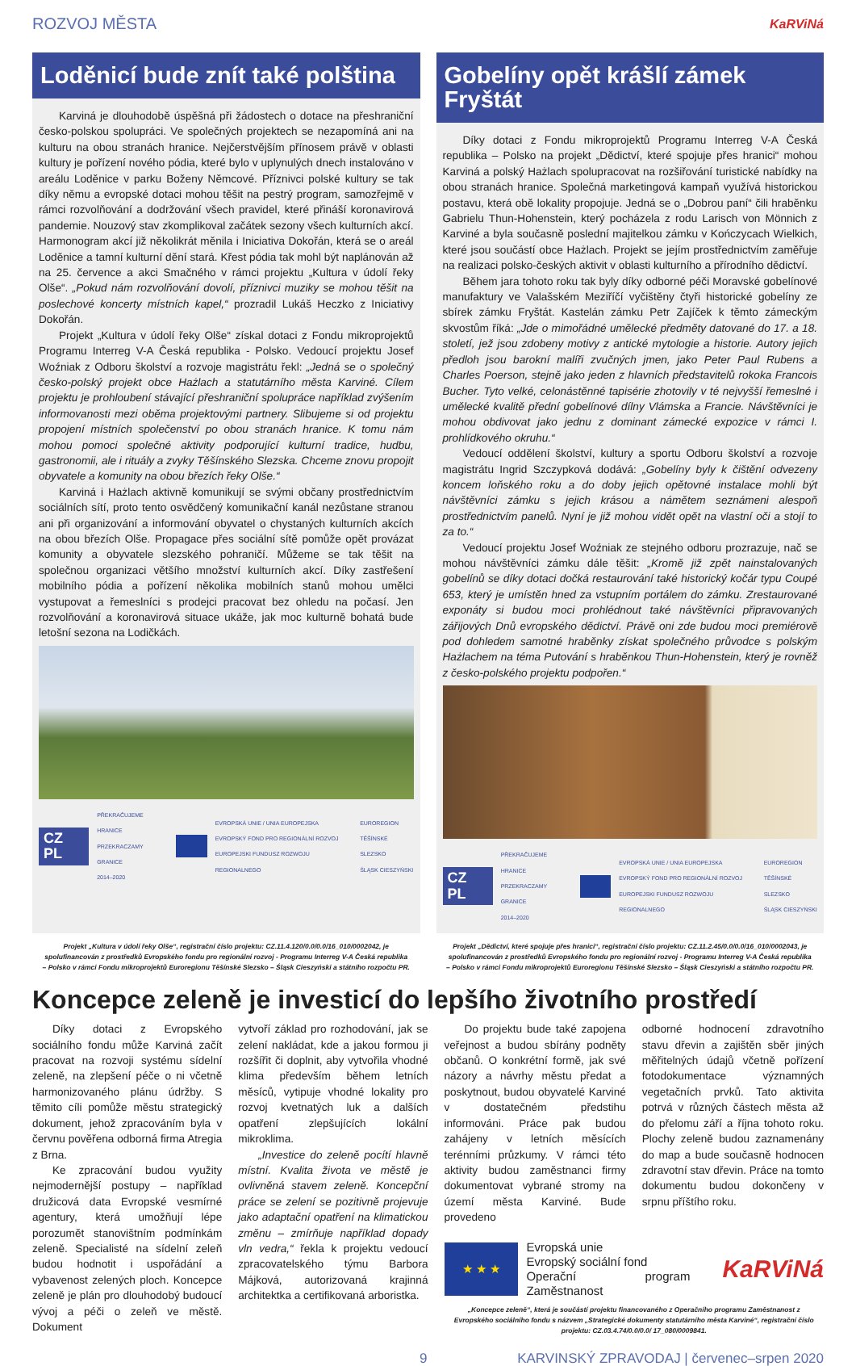ROZVOJ MĚSTA KaRViNá
Loděnicí bude znít také polština
Karviná je dlouhodobě úspěšná při žádostech o dotace na přeshraniční česko-polskou spolupráci. Ve společných projektech se nezapomíná ani na kulturu na obou stranách hranice. Nejčerstvějším přínosem právě v oblasti kultury je pořízení nového pódia, které bylo v uplynulých dnech instalováno v areálu Loděnice v parku Boženy Němcové. Příznivci polské kultury se tak díky němu a evropské dotaci mohou těšit na pestrý program, samozřejmě v rámci rozvolňování a dodržování všech pravidel, které přináší koronavirová pandemie. Nouzový stav zkomplikoval začátek sezony všech kulturních akcí. Harmonogram akcí již několikrát měnila i Iniciativa Dokořán, která se o areál Loděnice a tamní kulturní dění stará. Křest pódia tak mohl být naplánován až na 25. července a akci Smačného v rámci projektu „Kultura v údolí řeky Olše“. „Pokud nám rozvolňování dovolí, příznivci muziky se mohou těšit na poslechové koncerty místních kapel,“ prozradil Lukáš Heczko z Iniciativy Dokořán.
Projekt „Kultura v údolí řeky Olše“ získal dotaci z Fondu mikroprojektů Programu Interreg V-A Česká republika - Polsko. Vedoucí projektu Josef Woźniak z Odboru školství a rozvoje magistrátu řekl: „Jedná se o společný česko-polský projekt obce Hażlach a statutárního města Karviné. Cílem projektu je prohloubení stávající přeshraniční spolupráce například zvýšením informovanosti mezi oběma projektovými partnery. Slibujeme si od projektu propojení místních společenství po obou stranách hranice. K tomu nám mohou pomoci společné aktivity podporující kulturní tradice, hudbu, gastronomii, ale i rituály a zvyky Těšínského Slezska. Chceme znovu propojit obyvatele a komunity na obou březích řeky Olše.“
Karviná i Hażlach aktivně komunikují se svými občany prostřednictvím sociálních sítí, proto tento osvědčený komunikační kanál nezůstane stranou ani při organizování a informování obyvatel o chystaných kulturních akcích na obou březích Olše. Propagace přes sociální sítě pomůže opět provázat komunity a obyvatele slezského pohraničí. Můžeme se tak těšit na společnou organizaci většího množství kulturních akcí. Díky zastřešení mobilního pódia a pořízení několika mobilních stanů mohou umělci vystupovat a řemeslníci s prodejci pracovat bez ohledu na počasí. Jen rozvolňování a koronavirová situace ukáže, jak moc kulturně bohatá bude letošní sezona na Lodičkách.
CZ PL PŘEKRAČUJEME HRANICE
PRZEKRACZAMY GRANICE
2014–2020 EVROPSKÁ UNIE / UNIA EUROPEJSKA
EVROPSKÝ FOND PRO REGIONÁLNÍ ROZVOJ
EUROPEJSKI FUNDUSZ ROZWOJU REGIONALNEGO EUROREGION
TĚŠÍNSKÉ SLEZSKO
ŚLĄSK CIESZYŃSKI
Gobelíny opět krášlí zámek Fryštát
Díky dotaci z Fondu mikroprojektů Programu Interreg V-A Česká republika – Polsko na projekt „Dědictví, které spojuje přes hranici“ mohou Karviná a polský Hażlach spolupracovat na rozšiřování turistické nabídky na obou stranách hranice. Společná marketingová kampaň využívá historickou postavu, která obě lokality propojuje. Jedná se o „Dobrou paní“ čili hraběnku Gabrielu Thun-Hohenstein, který pocházela z rodu Larisch von Mönnich z Karviné a byla současně poslední majitelkou zámku v Kończycach Wielkich, které jsou součástí obce Hażlach. Projekt se jejím prostřednictvím zaměřuje na realizaci polsko-českých aktivit v oblasti kulturního a přírodního dědictví.
Během jara tohoto roku tak byly díky odborné péči Moravské gobelínové manufaktury ve Valašském Meziříčí vyčištěny čtyři historické gobelíny ze sbírek zámku Fryštát. Kastelán zámku Petr Zajíček k těmto zámeckým skvostům říká: „Jde o mimořádné umělecké předměty datované do 17. a 18. století, jež jsou zdobeny motivy z antické mytologie a historie. Autory jejich předloh jsou barokní malíři zvučných jmen, jako Peter Paul Rubens a Charles Poerson, stejně jako jeden z hlavních představitelů rokoka Francois Bucher. Tyto velké, celonástěnné tapisérie zhotovily v té nejvyšší řemeslné i umělecké kvalitě přední gobelínové dílny Vlámska a Francie. Návštěvníci je mohou obdivovat jako jednu z dominant zámecké expozice v rámci I. prohlídkového okruhu.“
Vedoucí oddělení školství, kultury a sportu Odboru školství a rozvoje magistrátu Ingrid Szczypková dodává: „Gobelíny byly k čištění odvezeny koncem loňského roku a do doby jejich opětovné instalace mohli být návštěvníci zámku s jejich krásou a námětem seznámeni alespoň prostřednictvím panelů. Nyní je již mohou vidět opět na vlastní oči a stojí to za to.“
Vedoucí projektu Josef Woźniak ze stejného odboru prozrazuje, nač se mohou návštěvníci zámku dále těšit: „Kromě již zpět nainstalovaných gobelínů se díky dotaci dočká restaurování také historický kočár typu Coupé 653, který je umístěn hned za vstupním portálem do zámku. Zrestaurované exponáty si budou moci prohlédnout také návštěvníci připravovaných zářijových Dnů evropského dědictví. Právě oni zde budou moci premiérově pod dohledem samotné hraběnky získat společného průvodce s polským Hażlachem na téma Putování s hraběnkou Thun-Hohenstein, který je rovněž z česko-polského projektu podpořen.“
CZ PL PŘEKRAČUJEME HRANICE
PRZEKRACZAMY GRANICE
2014–2020 EVROPSKÁ UNIE / UNIA EUROPEJSKA
EVROPSKÝ FOND PRO REGIONÁLNÍ ROZVOJ
EUROPEJSKI FUNDUSZ ROZWOJU REGIONALNEGO EUROREGION
TĚŠÍNSKÉ SLEZSKO
ŚLĄSK CIESZYŃSKI
Projekt „Kultura v údolí řeky Olše“, registrační číslo projektu: CZ.11.4.120/0.0/0.0/16_010/0002042, je spolufinancován z prostředků Evropského fondu pro regionální rozvoj - Programu Interreg V-A Česká republika – Polsko v rámci Fondu mikroprojektů Euroregionu Těšínské Slezsko – Śląsk Cieszyński a státního rozpočtu PR.
Projekt „Dědictví, které spojuje přes hranici“, registrační číslo projektu: CZ.11.2.45/0.0/0.0/16_010/0002043, je spolufinancován z prostředků Evropského fondu pro regionální rozvoj - Programu Interreg V-A Česká republika – Polsko v rámci Fondu mikroprojektů Euroregionu Těšínské Slezsko – Śląsk Cieszyński a státního rozpočtu PR.
Koncepce zeleně je investicí do lepšího životního prostředí
Díky dotaci z Evropského sociálního fondu může Karviná začít pracovat na rozvoji systému sídelní zeleně, na zlepšení péče o ni včetně harmonizovaného plánu údržby. S těmito cíli pomůže městu strategický dokument, jehož zpracováním byla v červnu pověřena odborná firma Atregia z Brna.
Ke zpracování budou využity nejmodernější postupy – například družicová data Evropské vesmírné agentury, která umožňují lépe porozumět stanovištním podmínkám zeleně. Specialisté na sídelní zeleň budou hodnotit i uspořádání a vybavenost zelených ploch. Koncepce zeleně je plán pro dlouhodobý budoucí vývoj a péči o zeleň ve městě. Dokument
vytvoří základ pro rozhodování, jak se zelení nakládat, kde a jakou formou ji rozšířit či doplnit, aby vytvořila vhodné klima především během letních měsíců, vytipuje vhodné lokality pro rozvoj kvetnatých luk a dalších opatření zlepšujících lokální mikroklima.
„Investice do zeleně pocítí hlavně místní. Kvalita života ve městě je ovlivněná stavem zeleně. Koncepční práce se zelení se pozitivně projevuje jako adaptační opatření na klimatickou změnu – zmírňuje například dopady vln vedra,“ řekla k projektu vedoucí zpracovatelského týmu Barbora Májková, autorizovaná krajinná architektka a certifikovaná arboristka.
Do projektu bude také zapojena veřejnost a budou sbírány podněty občanů. O konkrétní formě, jak své názory a návrhy městu předat a poskytnout, budou obyvatelé Karviné v dostatečném předstihu informováni. Práce pak budou zahájeny v letních měsících terénními průzkumy. V rámci této aktivity budou zaměstnanci firmy dokumentovat vybrané stromy na území města Karviné. Bude provedeno
odborné hodnocení zdravotního stavu dřevin a zajištěn sběr jiných měřitelných údajů včetně pořízení fotodokumentace významných vegetačních prvků. Tato aktivita potrvá v různých částech města až do přelomu září a října tohoto roku. Plochy zeleně budou zaznamenány do map a bude současně hodnocen zdravotní stav dřevin. Práce na tomto dokumentu budou dokončeny v srpnu příštího roku.
★ ★ ★
Evropská unie
Evropský sociální fond
Operační program Zaměstnanost
KaRViNá
„Koncepce zeleně“, která je součástí projektu financovaného z Operačního programu Zaměstnanost z Evropského sociálního fondu s názvem „Strategické dokumenty statutárního města Karviné“, registrační číslo projektu: CZ.03.4.74/0.0/0.0/ 17_080/0009841.
9 KARVINSKÝ ZPRAVODAJ | červenec–srpen 2020